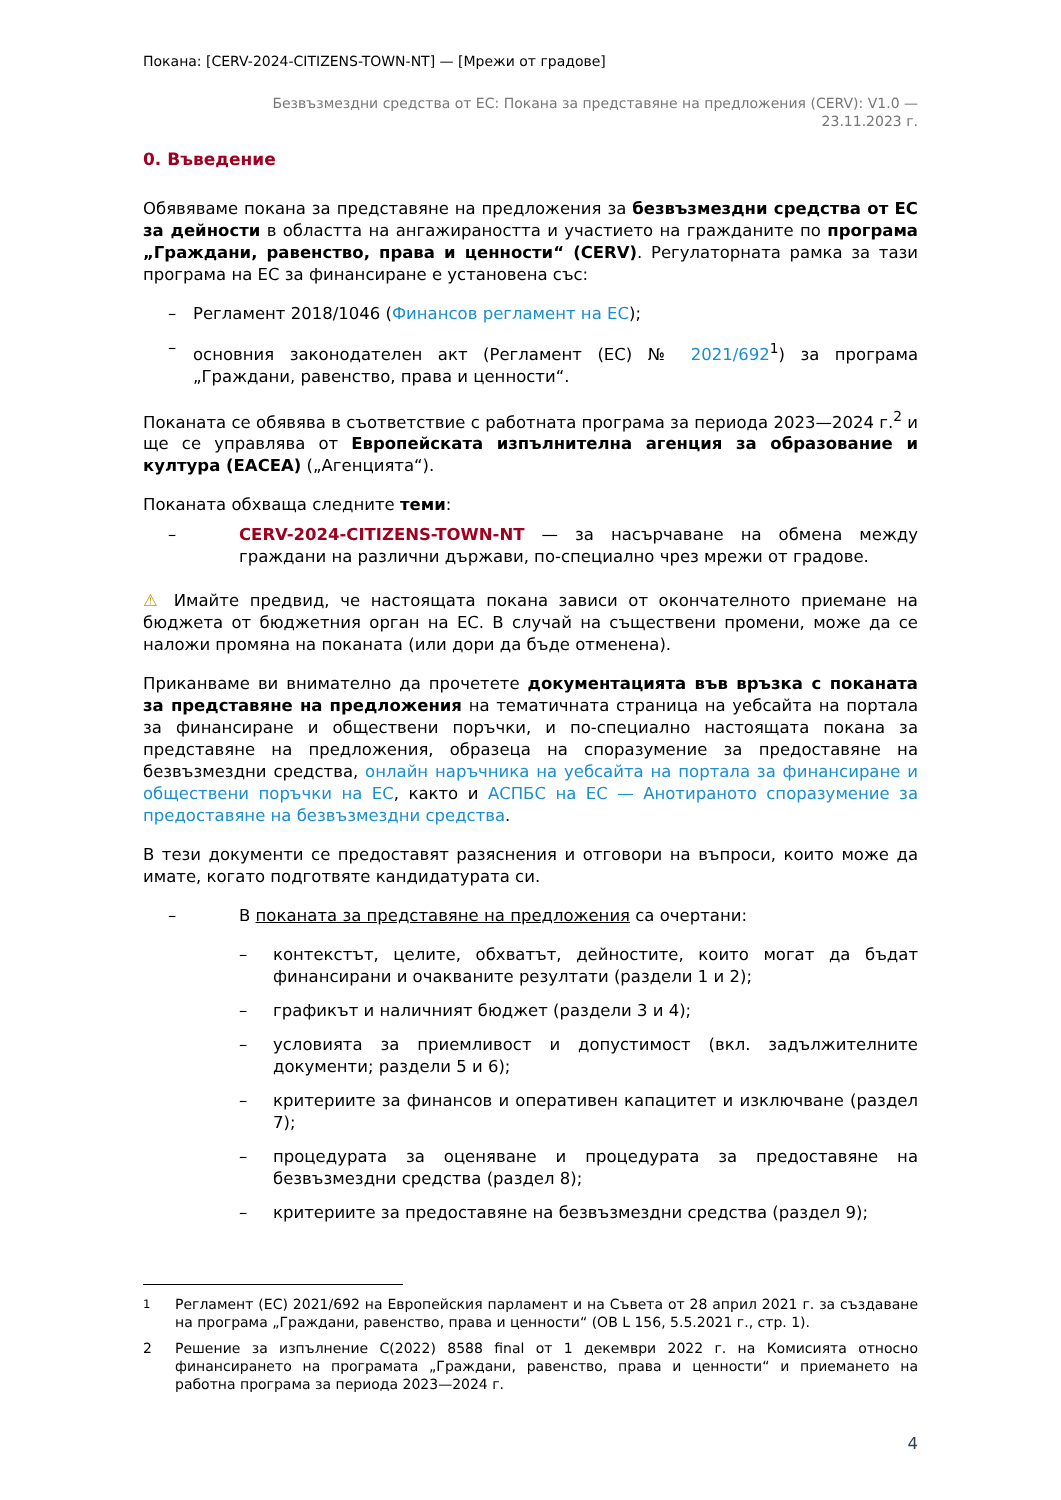Покана: [CERV-2024-CITIZENS-TOWN-NT] — [Мрежи от градове]
Безвъзмездни средства от ЕС: Покана за представяне на предложения (CERV): V1.0 —
23.11.2023 г.
0. Въведение
Обявяваме покана за представяне на предложения за безвъзмездни средства от ЕС за дейности в областта на ангажираността и участието на гражданите по програма „Граждани, равенство, права и ценности“ (CERV). Регулаторната рамка за тази програма на ЕС за финансиране е установена със:
– Регламент 2018/1046 (Финансов регламент на ЕС);
– основния законодателен акт (Регламент (ЕС) № 2021/692<sup>1</sup>) за програма „Граждани, равенство, права и ценности“.
Поканата се обявява в съответствие с работната програма за периода 2023—2024 г.<sup>2</sup> и ще се управлява от Европейската изпълнителна агенция за образование и култура (EACEA) („Агенцията“).
Поканата обхваща следните теми:
– CERV-2024-CITIZENS-TOWN-NT — за насърчаване на обмена между граждани на различни държави, по-специално чрез мрежи от градове.
⚠ Имайте предвид, че настоящата покана зависи от окончателното приемане на бюджета от бюджетния орган на ЕС. В случай на съществени промени, може да се наложи промяна на поканата (или дори да бъде отменена).
Приканваме ви внимателно да прочетете документацията във връзка с поканата за представяне на предложения на тематичната страница на уебсайта на портала за финансиране и обществени поръчки, и по-специално настоящата покана за представяне на предложения, образеца на споразумение за предоставяне на безвъзмездни средства, онлайн наръчника на уебсайта на портала за финансиране и обществени поръчки на ЕС, както и АСПБС на ЕС — Анотираното споразумение за предоставяне на безвъзмездни средства.
В тези документи се предоставят разяснения и отговори на въпроси, които може да имате, когато подготвяте кандидатурата си.
– В поканата за представяне на предложения са очертани:
– контекстът, целите, обхватът, дейностите, които могат да бъдат финансирани и очакваните резултати (раздели 1 и 2);
– графикът и наличният бюджет (раздели 3 и 4);
– условията за приемливост и допустимост (вкл. задължителните документи; раздели 5 и 6);
– критериите за финансов и оперативен капацитет и изключване (раздел 7);
– процедурата за оценяване и процедурата за предоставяне на безвъзмездни средства (раздел 8);
– критериите за предоставяне на безвъзмездни средства (раздел 9);
<sup>1</sup> Регламент (ЕС) 2021/692 на Европейския парламент и на Съвета от 28 април 2021 г. за създаване на програма „Граждани, равенство, права и ценности“ (ОВ L 156, 5.5.2021 г., стр. 1).
2 Решение за изпълнение C(2022) 8588 final от 1 декември 2022 г. на Комисията относно финансирането на програмата „Граждани, равенство, права и ценности“ и приемането на работна програма за периода 2023—2024 г.
4